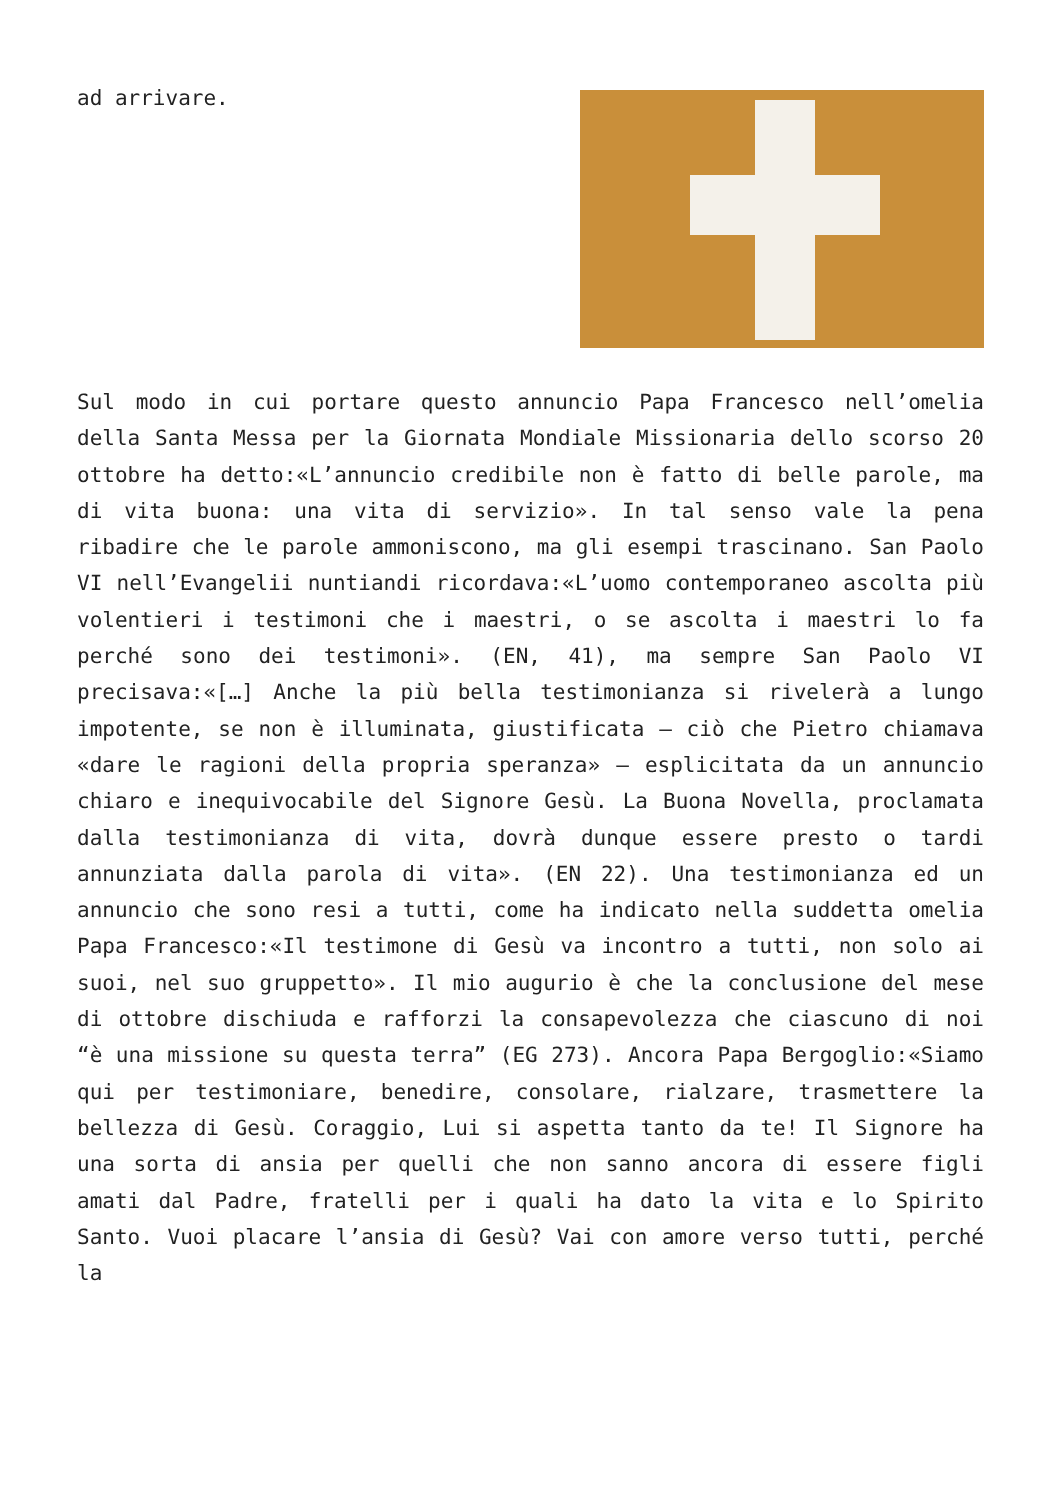ad arrivare.
Sul modo in cui portare questo annuncio Papa Francesco nell’omelia della Santa Messa per la Giornata Mondiale Missionaria dello scorso 20 ottobre ha detto:«L’annuncio credibile non è fatto di belle parole, ma di vita buona: una vita di servizio». In tal senso vale la pena ribadire che le parole ammoniscono, ma gli esempi trascinano. San Paolo VI nell’Evangelii nuntiandi ricordava:«L’uomo contemporaneo ascolta più volentieri i testimoni che i maestri, o se ascolta i maestri lo fa perché sono dei testimoni». (EN, 41), ma sempre San Paolo VI precisava:«[…] Anche la più bella testimonianza si rivelerà a lungo impotente, se non è illuminata, giustificata – ciò che Pietro chiamava «dare le ragioni della propria speranza» – esplicitata da un annuncio chiaro e inequivocabile del Signore Gesù. La Buona Novella, proclamata dalla testimonianza di vita, dovrà dunque essere presto o tardi annunziata dalla parola di vita». (EN 22). Una testimonianza ed un annuncio che sono resi a tutti, come ha indicato nella suddetta omelia Papa Francesco:«Il testimone di Gesù va incontro a tutti, non solo ai suoi, nel suo gruppetto». Il mio augurio è che la conclusione del mese di ottobre dischiuda e rafforzi la consapevolezza che ciascuno di noi “è una missione su questa terra” (EG 273). Ancora Papa Bergoglio:«Siamo qui per testimoniare, benedire, consolare, rialzare, trasmettere la bellezza di Gesù. Coraggio, Lui si aspetta tanto da te! Il Signore ha una sorta di ansia per quelli che non sanno ancora di essere figli amati dal Padre, fratelli per i quali ha dato la vita e lo Spirito Santo. Vuoi placare l’ansia di Gesù? Vai con amore verso tutti, perché la